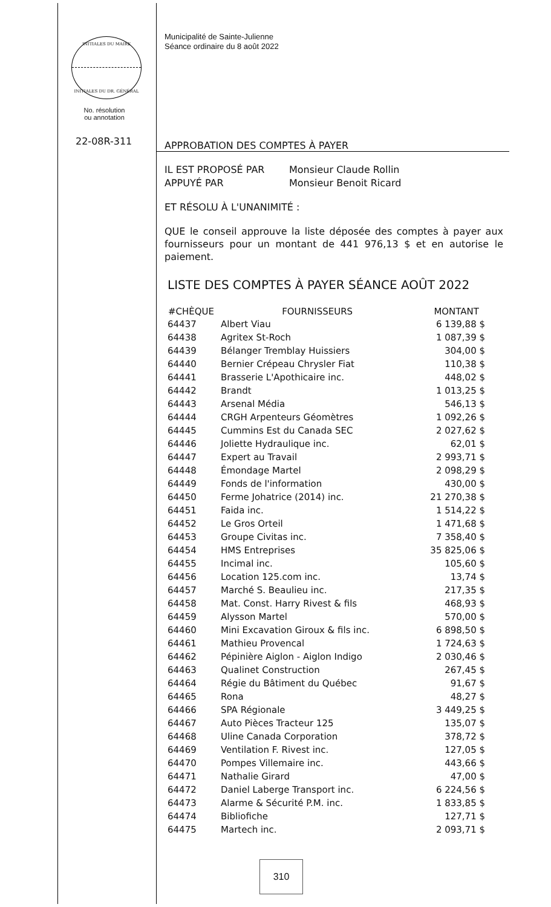INITIALES DU MAIRE
INITIALES DU DR. GÉNÉRAL
No. résolution
ou annotation
22-08R-311
Municipalité de Sainte-Julienne
Séance ordinaire du 8 août 2022
APPROBATION DES COMPTES À PAYER
| IL EST PROPOSÉ PAR | Monsieur Claude Rollin |
| APPUYÉ PAR | Monsieur Benoit Ricard |
ET RÉSOLU À L'UNANIMITÉ :
QUE le conseil approuve la liste déposée des comptes à payer aux fournisseurs pour un montant de 441 976,13 $ et en autorise le paiement.
LISTE DES COMPTES À PAYER SÉANCE AOÛT 2022
| #CHÈQUE | FOURNISSEURS | MONTANT |
| --- | --- | --- |
| 64437 | Albert Viau | 6 139,88 $ |
| 64438 | Agritex St-Roch | 1 087,39 $ |
| 64439 | Bélanger Tremblay Huissiers | 304,00 $ |
| 64440 | Bernier Crépeau Chrysler Fiat | 110,38 $ |
| 64441 | Brasserie L'Apothicaire inc. | 448,02 $ |
| 64442 | Brandt | 1 013,25 $ |
| 64443 | Arsenal Média | 546,13 $ |
| 64444 | CRGH Arpenteurs Géomètres | 1 092,26 $ |
| 64445 | Cummins Est du Canada SEC | 2 027,62 $ |
| 64446 | Joliette Hydraulique inc. | 62,01 $ |
| 64447 | Expert au Travail | 2 993,71 $ |
| 64448 | Émondage Martel | 2 098,29 $ |
| 64449 | Fonds de l'information | 430,00 $ |
| 64450 | Ferme Johatrice (2014) inc. | 21 270,38 $ |
| 64451 | Faida inc. | 1 514,22 $ |
| 64452 | Le Gros Orteil | 1 471,68 $ |
| 64453 | Groupe Civitas inc. | 7 358,40 $ |
| 64454 | HMS Entreprises | 35 825,06 $ |
| 64455 | Incimal inc. | 105,60 $ |
| 64456 | Location 125.com inc. | 13,74 $ |
| 64457 | Marché S. Beaulieu inc. | 217,35 $ |
| 64458 | Mat. Const. Harry Rivest & fils | 468,93 $ |
| 64459 | Alysson Martel | 570,00 $ |
| 64460 | Mini Excavation Giroux & fils inc. | 6 898,50 $ |
| 64461 | Mathieu Provencal | 1 724,63 $ |
| 64462 | Pépinière Aiglon - Aiglon Indigo | 2 030,46 $ |
| 64463 | Qualinet Construction | 267,45 $ |
| 64464 | Régie du Bâtiment du Québec | 91,67 $ |
| 64465 | Rona | 48,27 $ |
| 64466 | SPA Régionale | 3 449,25 $ |
| 64467 | Auto Pièces Tracteur 125 | 135,07 $ |
| 64468 | Uline Canada Corporation | 378,72 $ |
| 64469 | Ventilation F. Rivest inc. | 127,05 $ |
| 64470 | Pompes Villemaire inc. | 443,66 $ |
| 64471 | Nathalie Girard | 47,00 $ |
| 64472 | Daniel Laberge Transport inc. | 6 224,56 $ |
| 64473 | Alarme & Sécurité P.M. inc. | 1 833,85 $ |
| 64474 | Bibliofiche | 127,71 $ |
| 64475 | Martech inc. | 2 093,71 $ |
310